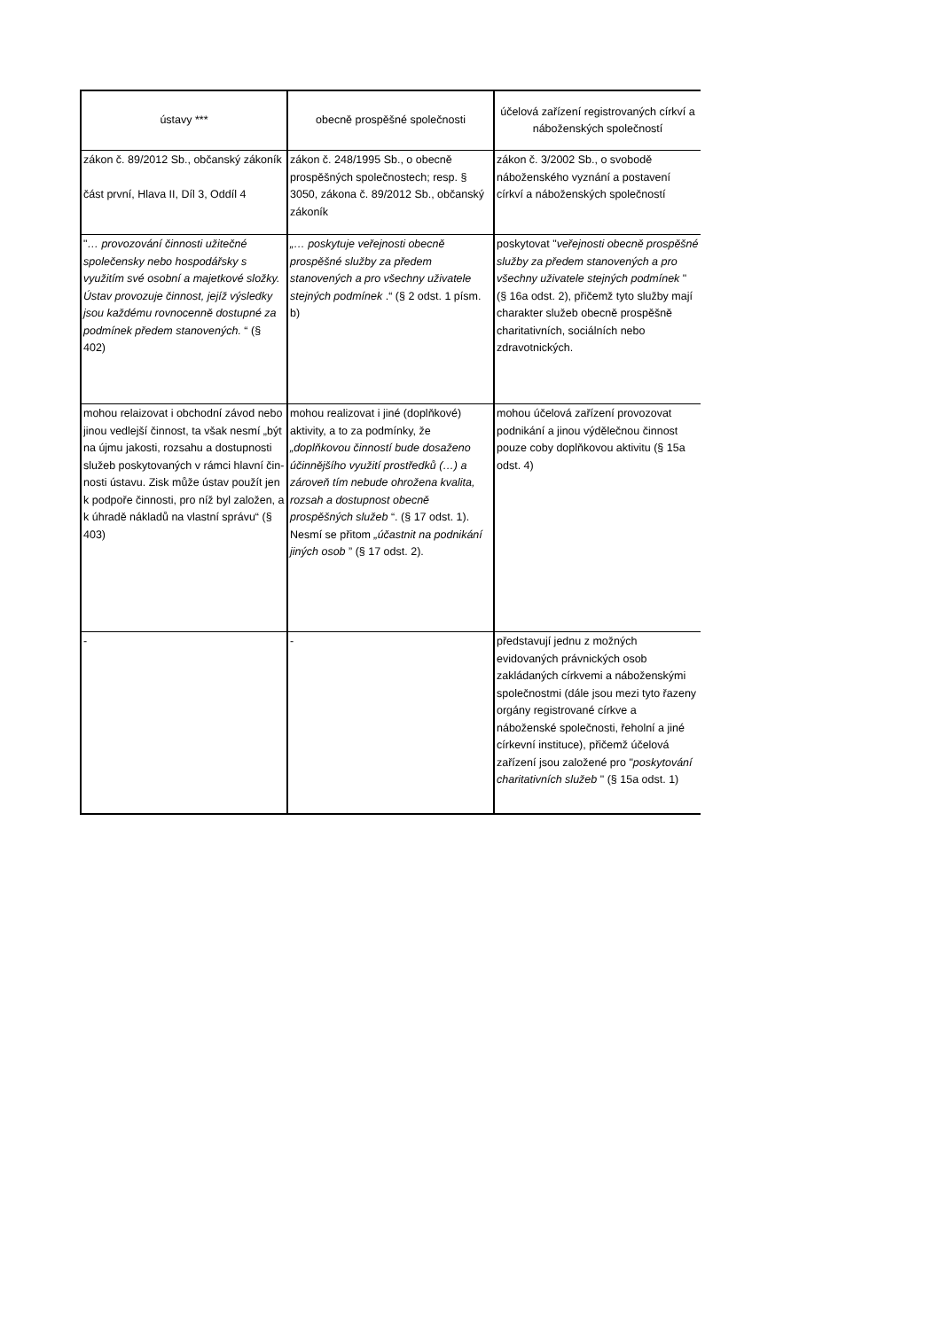| ústavy *** | obecně prospěšné společnosti | účelová zařízení registrovaných církví a náboženských společností |
| --- | --- | --- |
| zákon č. 89/2012 Sb., občanský zákoník část první, Hlava II, Díl 3, Oddíl 4 | zákon č. 248/1995 Sb., o obecně prospěšných společnostech; resp. § 3050, zákona č. 89/2012 Sb., občanský zákoník | zákon č. 3/2002 Sb., o svobodě náboženského vyznání a postavení církví a náboženských společností |
| " … provozování činnosti užitečné společensky nebo hospodářsky s využitím své osobní a majetkové složky. Ústav provozuje činnost, jejíž výsledky jsou každému rovnocenně dostupné za podmínek předem stanovených. “ (§ 402) | „… poskytuje veřejnosti obecně prospěšné služby za předem stanovených a pro všechny uživatele stejných podmínek .“ (§ 2 odst. 1 písm. b) | poskytovat " veřejnosti obecně prospěšné služby za předem stanovených a pro všechny uživatele stejných podmínek " (§ 16a odst. 2), přičemž tyto služby mají charakter služeb obecně prospěšně charitativních, sociálních nebo zdravotnických. |
| mohou relaizovat i obchodní závod nebo jinou vedlejší činnost, ta však nesmí „být na újmu jakosti, rozsahu a dostupnosti služeb poskytovaných v rámci hlavní čin-nosti ústavu. Zisk může ústav použít jen k podpoře činnosti, pro níž byl založen, a k úhradě nákladů na vlastní správu“ (§ 403) | mohou realizovat i jiné (doplňkové) aktivity, a to za podmínky, že „doplňkovou činností bude dosaženo účinnějšího využití prostředků (…) a zároveň tím nebude ohrožena kvalita, rozsah a dostupnost obecně prospěšných služeb “. (§ 17 odst. 1). Nesmí se přitom „účastnit na podnikání jiných osob ” (§ 17 odst. 2). | mohou účelová zařízení provozovat podnikání a jinou výdělečnou činnost pouze coby doplňkovou aktivitu (§ 15a odst. 4) |
| - | - | představují jednu z možných evidovaných právnických osob zakládaných církvemi a náboženskými společnostmi (dále jsou mezi tyto řazeny orgány registrované církve a náboženské společnosti, řeholní a jiné církevní instituce), přičemž účelová zařízení jsou založené pro " poskytování charitativních služeb " (§ 15a odst. 1) |